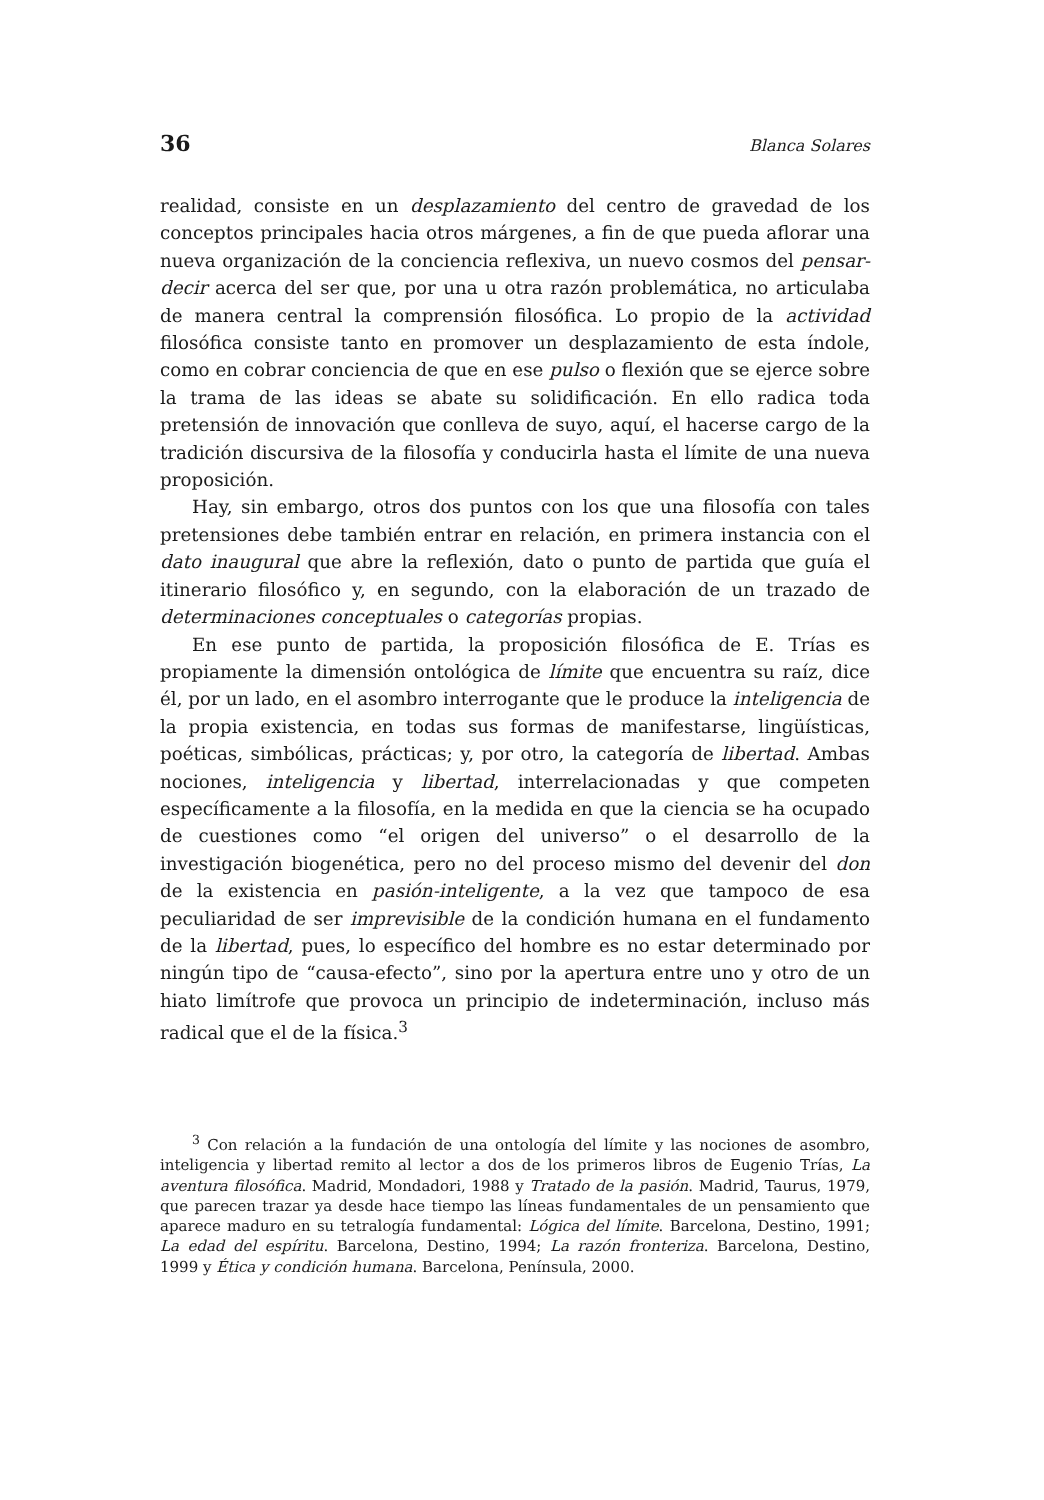36 Blanca Solares
realidad, consiste en un desplazamiento del centro de gravedad de los conceptos principales hacia otros márgenes, a fin de que pueda aflorar una nueva organización de la conciencia reflexiva, un nuevo cosmos del pensar-decir acerca del ser que, por una u otra razón problemática, no articulaba de manera central la comprensión filosófica. Lo propio de la actividad filosófica consiste tanto en promover un desplazamiento de esta índole, como en cobrar conciencia de que en ese pulso o flexión que se ejerce sobre la trama de las ideas se abate su solidificación. En ello radica toda pretensión de innovación que conlleva de suyo, aquí, el hacerse cargo de la tradición discursiva de la filosofía y conducirla hasta el límite de una nueva proposición.
Hay, sin embargo, otros dos puntos con los que una filosofía con tales pretensiones debe también entrar en relación, en primera instancia con el dato inaugural que abre la reflexión, dato o punto de partida que guía el itinerario filosófico y, en segundo, con la elaboración de un trazado de determinaciones conceptuales o categorías propias.
En ese punto de partida, la proposición filosófica de E. Trías es propiamente la dimensión ontológica de límite que encuentra su raíz, dice él, por un lado, en el asombro interrogante que le produce la inteligencia de la propia existencia, en todas sus formas de manifestarse, lingüísticas, poéticas, simbólicas, prácticas; y, por otro, la categoría de libertad. Ambas nociones, inteligencia y libertad, interrelacionadas y que competen específicamente a la filosofía, en la medida en que la ciencia se ha ocupado de cuestiones como “el origen del universo” o el desarrollo de la investigación biogenética, pero no del proceso mismo del devenir del don de la existencia en pasión-inteligente, a la vez que tampoco de esa peculiaridad de ser imprevisible de la condición humana en el fundamento de la libertad, pues, lo específico del hombre es no estar determinado por ningún tipo de “causa-efecto”, sino por la apertura entre uno y otro de un hiato limítrofe que provoca un principio de indeterminación, incluso más radical que el de la física.<sup>3</sup>
<sup>3</sup> Con relación a la fundación de una ontología del límite y las nociones de asombro, inteligencia y libertad remito al lector a dos de los primeros libros de Eugenio Trías, La aventura filosófica. Madrid, Mondadori, 1988 y Tratado de la pasión. Madrid, Taurus, 1979, que parecen trazar ya desde hace tiempo las líneas fundamentales de un pensamiento que aparece maduro en su tetralogía fundamental: Lógica del límite. Barcelona, Destino, 1991; La edad del espíritu. Barcelona, Destino, 1994; La razón fronteriza. Barcelona, Destino, 1999 y Ética y condición humana. Barcelona, Península, 2000.